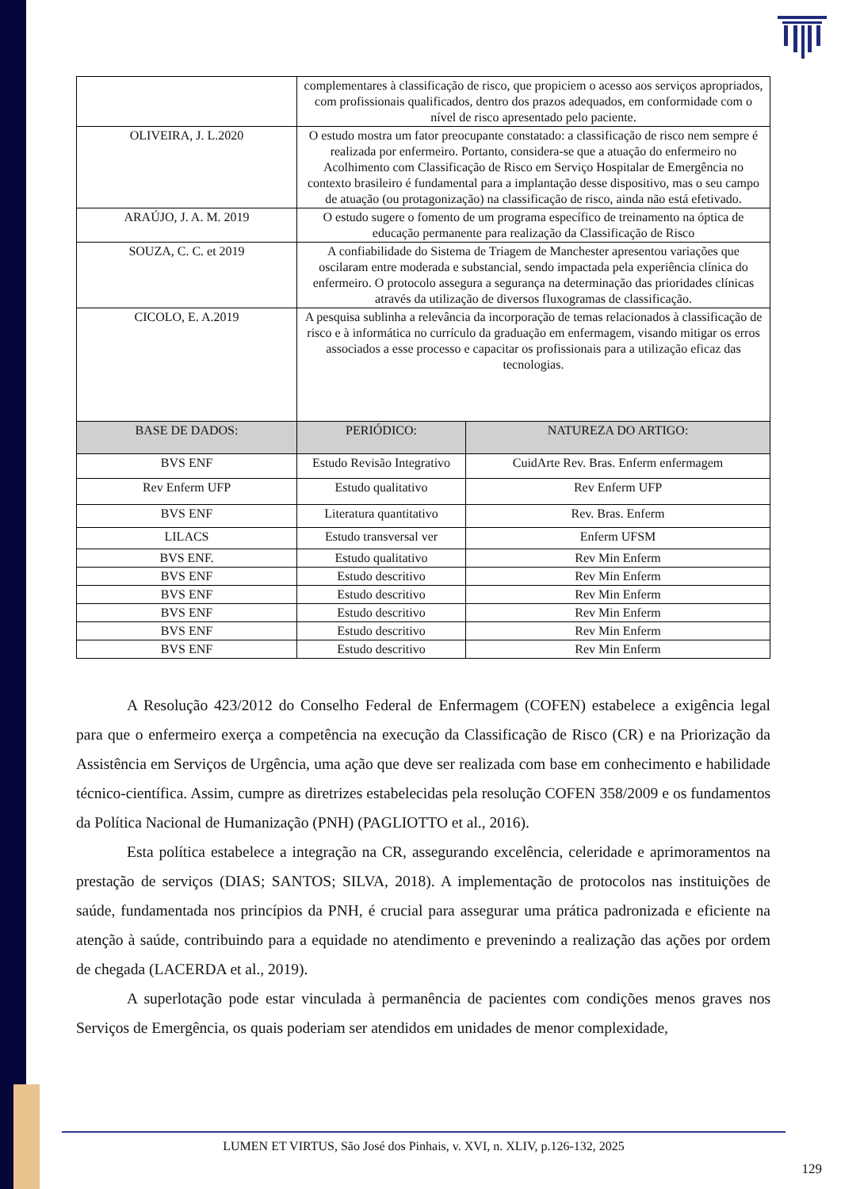| | complementares à classificação de risco, que propiciem o acesso aos serviços apropriados, com profissionais qualificados, dentro dos prazos adequados, em conformidade com o nível de risco apresentado pelo paciente. | |
| OLIVEIRA, J. L.2020 | O estudo mostra um fator preocupante constatado: a classificação de risco nem sempre é realizada por enfermeiro. Portanto, considera-se que a atuação do enfermeiro no Acolhimento com Classificação de Risco em Serviço Hospitalar de Emergência no contexto brasileiro é fundamental para a implantação desse dispositivo, mas o seu campo de atuação (ou protagonização) na classificação de risco, ainda não está efetivado. | |
| ARAÚJO, J. A. M. 2019 | O estudo sugere o fomento de um programa específico de treinamento na óptica de educação permanente para realização da Classificação de Risco | |
| SOUZA, C. C. et 2019 | A confiabilidade do Sistema de Triagem de Manchester apresentou variações que oscilaram entre moderada e substancial, sendo impactada pela experiência clínica do enfermeiro. O protocolo assegura a segurança na determinação das prioridades clínicas através da utilização de diversos fluxogramas de classificação. | |
| CICOLO, E. A.2019 | A pesquisa sublinha a relevância da incorporação de temas relacionados à classificação de risco e à informática no currículo da graduação em enfermagem, visando mitigar os erros associados a esse processo e capacitar os profissionais para a utilização eficaz das tecnologias. | |
| BASE DE DADOS: | PERIÓDICO: | NATUREZA DO ARTIGO: |
| BVS ENF | Estudo Revisão Integrativo | CuidArte Rev. Bras. Enferm enfermagem |
| Rev Enferm UFP | Estudo qualitativo | Rev Enferm UFP |
| BVS ENF | Literatura quantitativo | Rev. Bras. Enferm |
| LILACS | Estudo transversal ver | Enferm UFSM |
| BVS ENF. | Estudo qualitativo | Rev Min Enferm |
| BVS ENF | Estudo descritivo | Rev Min Enferm |
| BVS ENF | Estudo descritivo | Rev Min Enferm |
| BVS ENF | Estudo descritivo | Rev Min Enferm |
| BVS ENF | Estudo descritivo | Rev Min Enferm |
| BVS ENF | Estudo descritivo | Rev Min Enferm |
A Resolução 423/2012 do Conselho Federal de Enfermagem (COFEN) estabelece a exigência legal para que o enfermeiro exerça a competência na execução da Classificação de Risco (CR) e na Priorização da Assistência em Serviços de Urgência, uma ação que deve ser realizada com base em conhecimento e habilidade técnico-científica. Assim, cumpre as diretrizes estabelecidas pela resolução COFEN 358/2009 e os fundamentos da Política Nacional de Humanização (PNH) (PAGLIOTTO et al., 2016).
Esta política estabelece a integração na CR, assegurando excelência, celeridade e aprimoramentos na prestação de serviços (DIAS; SANTOS; SILVA, 2018). A implementação de protocolos nas instituições de saúde, fundamentada nos princípios da PNH, é crucial para assegurar uma prática padronizada e eficiente na atenção à saúde, contribuindo para a equidade no atendimento e prevenindo a realização das ações por ordem de chegada (LACERDA et al., 2019).
A superlotação pode estar vinculada à permanência de pacientes com condições menos graves nos Serviços de Emergência, os quais poderiam ser atendidos em unidades de menor complexidade,
LUMEN ET VIRTUS, São José dos Pinhais, v. XVI, n. XLIV, p.126-132, 2025
129